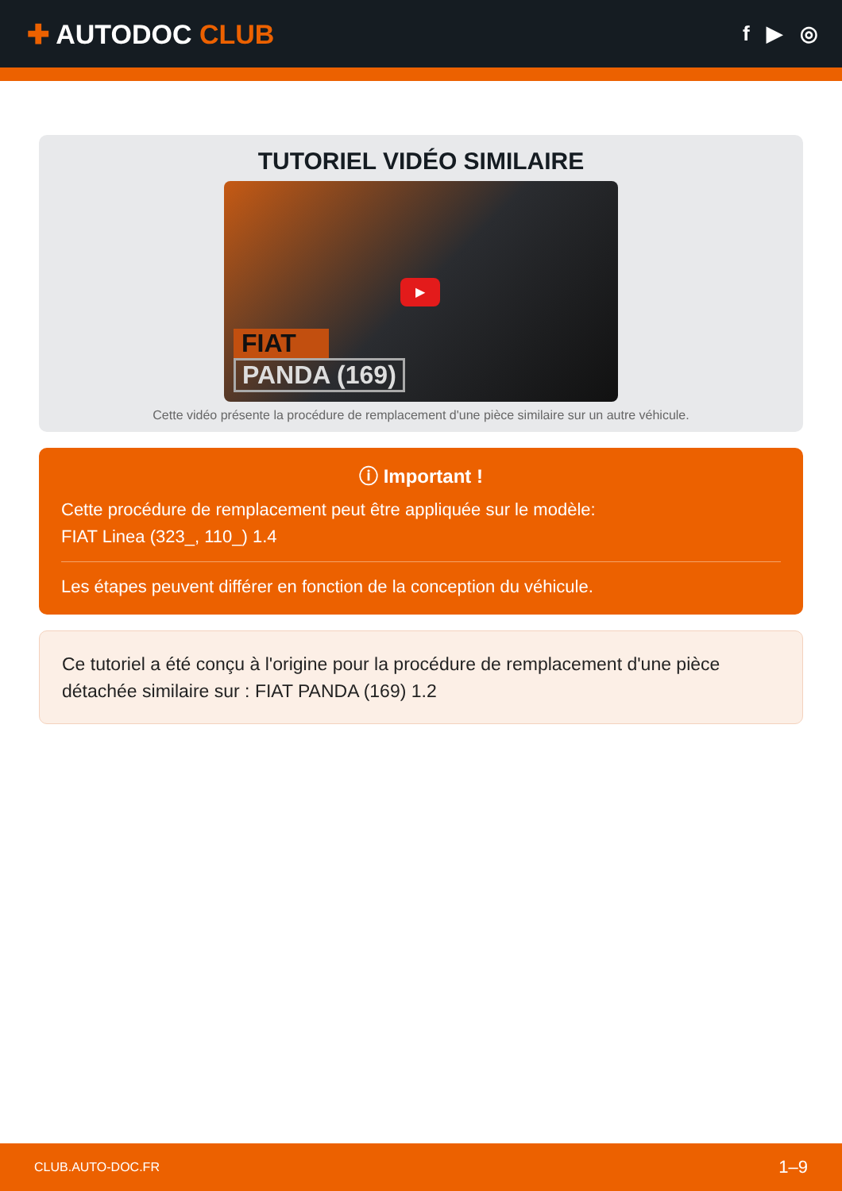✚ AUTODOC CLUB
f ▶ ◎
TUTORIEL VIDÉO SIMILAIRE
▶
FIAT
PANDA (169)
Cette vidéo présente la procédure de remplacement d'une pièce similaire sur un autre véhicule.
ⓘ Important !
Cette procédure de remplacement peut être appliquée sur le modèle:
FIAT Linea (323_, 110_) 1.4
Les étapes peuvent différer en fonction de la conception du véhicule.
Ce tutoriel a été conçu à l'origine pour la procédure de remplacement d'une pièce détachée similaire sur : FIAT PANDA (169) 1.2
CLUB.AUTO-DOC.FR 1–9